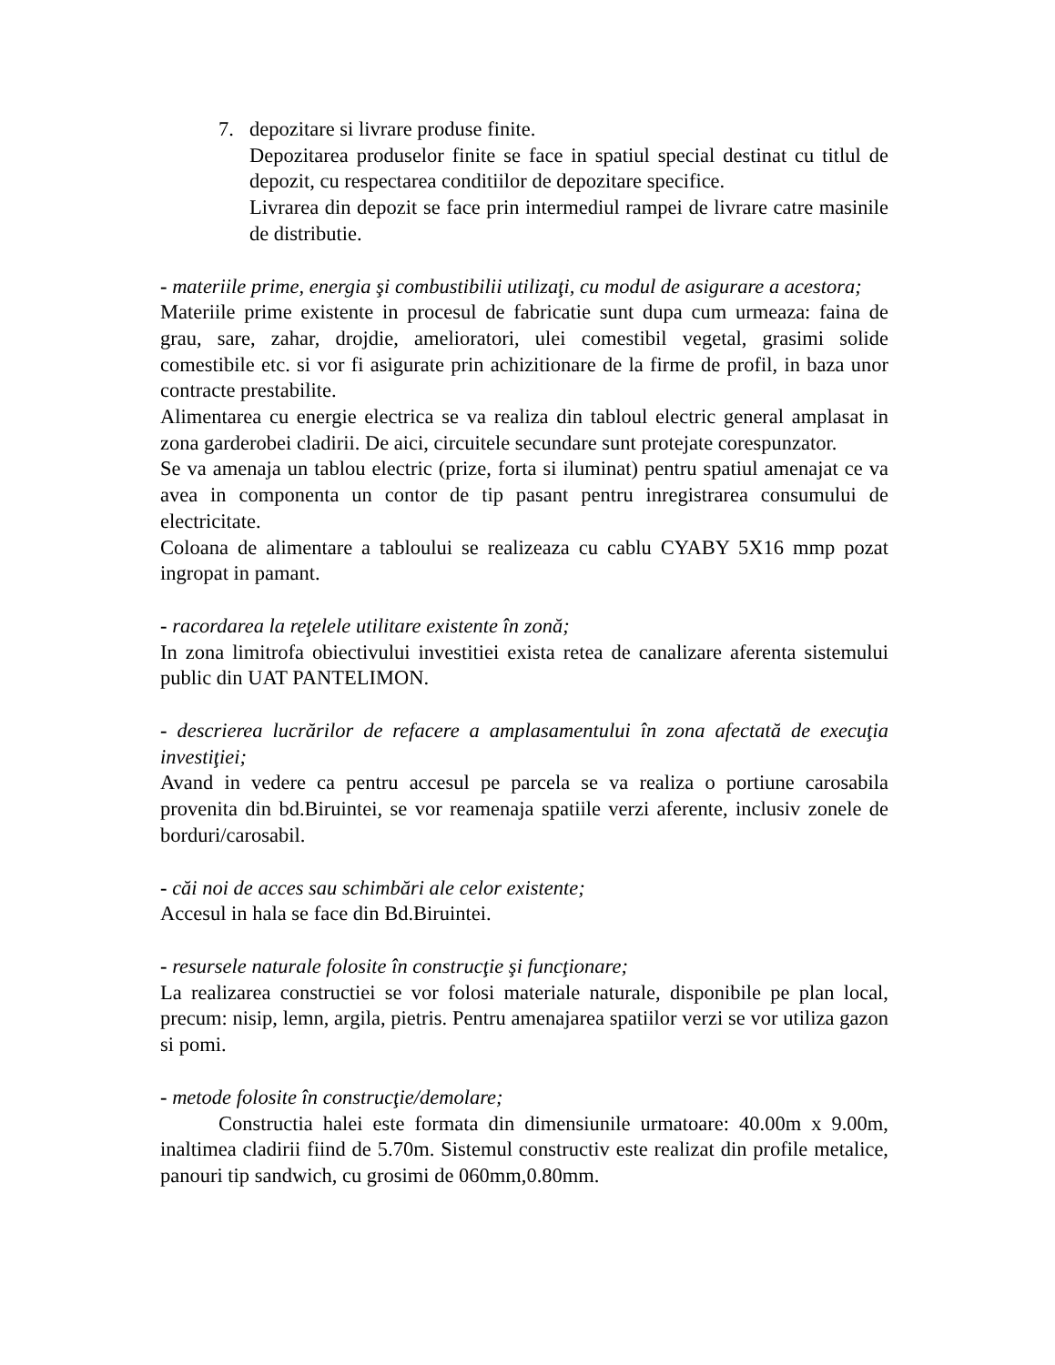7. depozitare si livrare produse finite.
Depozitarea produselor finite se face in spatiul special destinat cu titlul de depozit, cu respectarea conditiilor de depozitare specifice.
Livrarea din depozit se face prin intermediul rampei de livrare catre masinile de distributie.
- materiile prime, energia şi combustibilii utilizaţi, cu modul de asigurare a acestora;
Materiile prime existente in procesul de fabricatie sunt dupa cum urmeaza: faina de grau, sare, zahar, drojdie, amelioratori, ulei comestibil vegetal, grasimi solide comestibile etc. si vor fi asigurate prin achizitionare de la firme de profil, in baza unor contracte prestabilite.
Alimentarea cu energie electrica se va realiza din tabloul electric general amplasat in zona garderobei cladirii. De aici, circuitele secundare sunt protejate corespunzator.
Se va amenaja un tablou electric (prize, forta si iluminat) pentru spatiul amenajat ce va avea in componenta un contor de tip pasant pentru inregistrarea consumului de electricitate.
Coloana de alimentare a tabloului se realizeaza cu cablu CYABY 5X16 mmp pozat ingropat in pamant.
- racordarea la reţelele utilitare existente în zonă;
In zona limitrofa obiectivului investitiei exista retea de canalizare aferenta sistemului public din UAT PANTELIMON.
- descrierea lucrărilor de refacere a amplasamentului în zona afectată de execuţia investiţiei;
Avand in vedere ca pentru accesul pe parcela se va realiza o portiune carosabila provenita din bd.Biruintei, se vor reamenaja spatiile verzi aferente, inclusiv zonele de borduri/carosabil.
- căi noi de acces sau schimbări ale celor existente;
Accesul in hala se face din Bd.Biruintei.
- resursele naturale folosite în construcţie şi funcţionare;
La realizarea constructiei se vor folosi materiale naturale, disponibile pe plan local, precum: nisip, lemn, argila, pietris. Pentru amenajarea spatiilor verzi se vor utiliza gazon si pomi.
- metode folosite în construcţie/demolare;
Constructia halei este formata din dimensiunile urmatoare: 40.00m x 9.00m, inaltimea cladirii fiind de 5.70m. Sistemul constructiv este realizat din profile metalice, panouri tip sandwich, cu grosimi de 060mm,0.80mm.